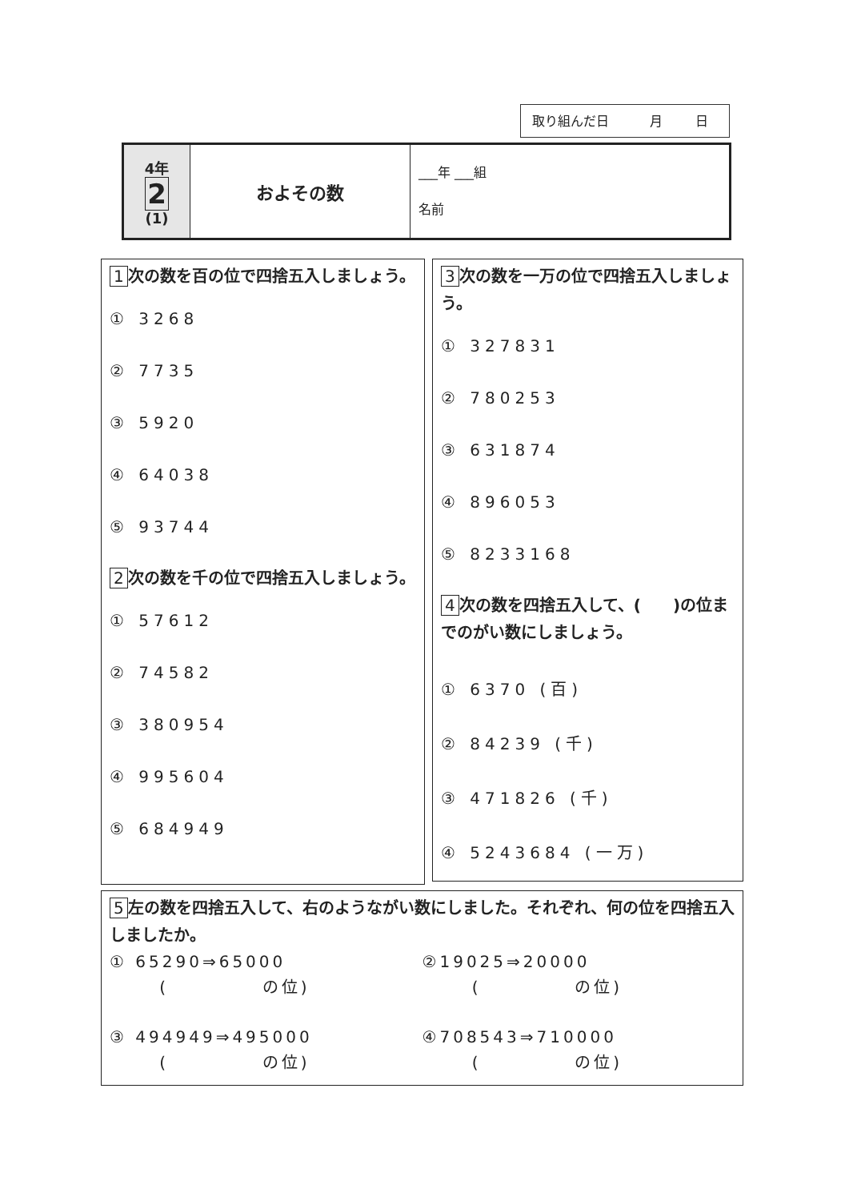取り組んだ日 月 日
| 4年 2 (1) | およその数 | ___年 ___組 名前 |
1 次の数を百の位で四捨五入しましょう。
① 3268
② 7735
③ 5920
④ 64038
⑤ 93744
2 次の数を千の位で四捨五入しましょう。
① 57612
② 74582
③ 380954
④ 995604
⑤ 684949
3 次の数を一万の位で四捨五入しましょう。
① 327831
② 780253
③ 631874
④ 896053
⑤ 8233168
4 次の数を四捨五入して、(　　)の位までのがい数にしましょう。
① 6370 (百)
② 84239 (千)
③ 471826 (千)
④ 5243684 (一万)
5 左の数を四捨五入して、右のようながい数にしました。それぞれ、何の位を四捨五入しましたか。
① 65290⇒65000
( 　　　　 の位)
②19025⇒20000
( 　　　　 の位)
③ 494949⇒495000
( 　　　　 の位)
④708543⇒710000
( 　　　　 の位)